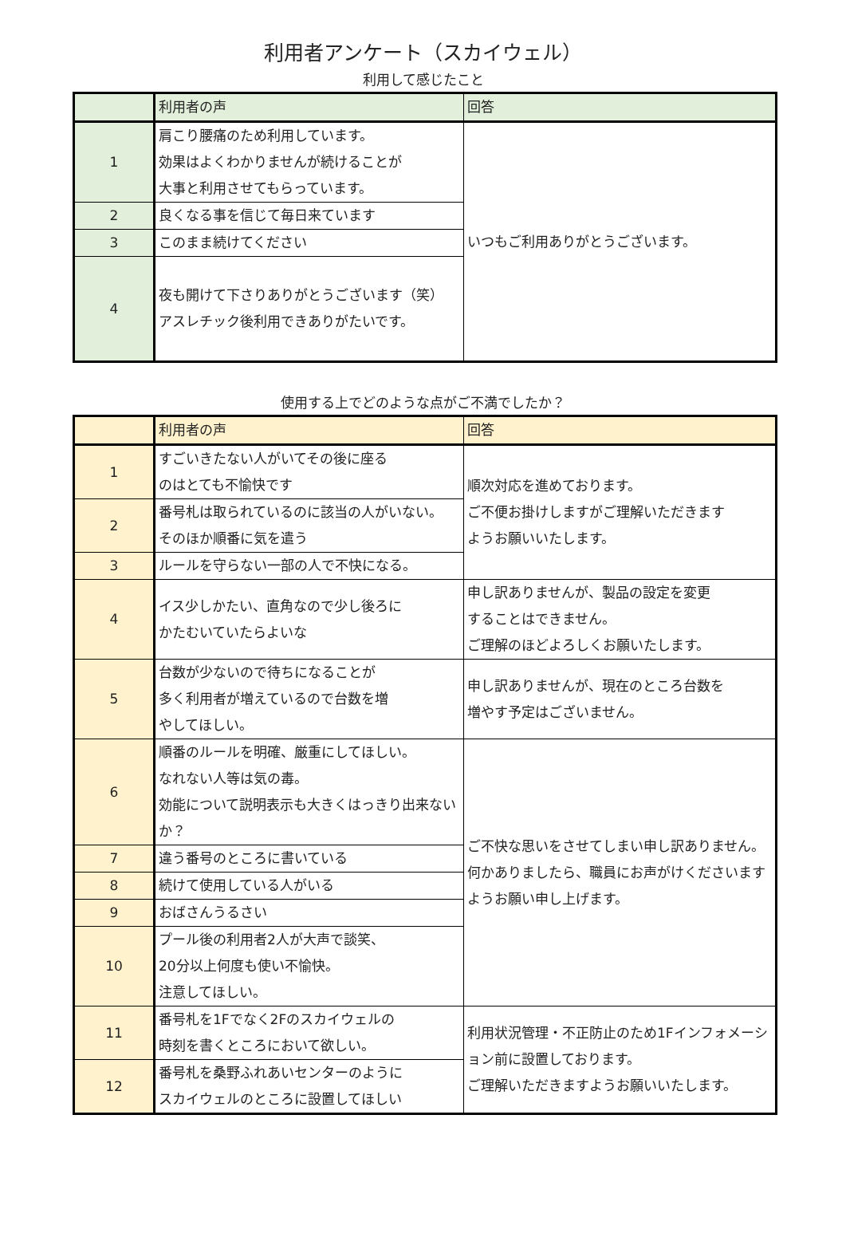利用者アンケート（スカイウェル）
利用して感じたこと
| | 利用者の声 | 回答 |
| 1 | 肩こり腰痛のため利用しています。 効果はよくわかりませんが続けることが 大事と利用させてもらっています。 | いつもご利用ありがとうございます。 |
| 2 | 良くなる事を信じて毎日来ています | |
| 3 | このまま続けてください | |
| 4 | 夜も開けて下さりありがとうございます（笑） アスレチック後利用できありがたいです。 | |
使用する上でどのような点がご不満でしたか？
| | 利用者の声 | 回答 |
| 1 | すごいきたない人がいてその後に座る のはとても不愉快です | 順次対応を進めております。 ご不便お掛けしますがご理解いただきます ようお願いいたします。 |
| 2 | 番号札は取られているのに該当の人がいない。 そのほか順番に気を遣う | |
| 3 | ルールを守らない一部の人で不快になる。 | |
| 4 | イス少しかたい、直角なので少し後ろに かたむいていたらよいな | 申し訳ありませんが、製品の設定を変更 することはできません。 ご理解のほどよろしくお願いたします。 |
| 5 | 台数が少ないので待ちになることが 多く利用者が増えているので台数を増 やしてほしい。 | 申し訳ありませんが、現在のところ台数を 増やす予定はございません。 |
| 6 | 順番のルールを明確、厳重にしてほしい。 なれない人等は気の毒。 効能について説明表示も大きくはっきり出来ないか？ | ご不快な思いをさせてしまい申し訳ありません。何かありましたら、職員にお声がけくださいますようお願い申し上げます。 |
| 7 | 違う番号のところに書いている | |
| 8 | 続けて使用している人がいる | |
| 9 | おばさんうるさい | |
| 10 | プール後の利用者2人が大声で談笑、 20分以上何度も使い不愉快。 注意してほしい。 | |
| 11 | 番号札を1Fでなく2Fのスカイウェルの 時刻を書くところにおいて欲しい。 | 利用状況管理・不正防止のため1Fインフォメーション前に設置しております。 ご理解いただきますようお願いいたします。 |
| 12 | 番号札を桑野ふれあいセンターのように スカイウェルのところに設置してほしい | |